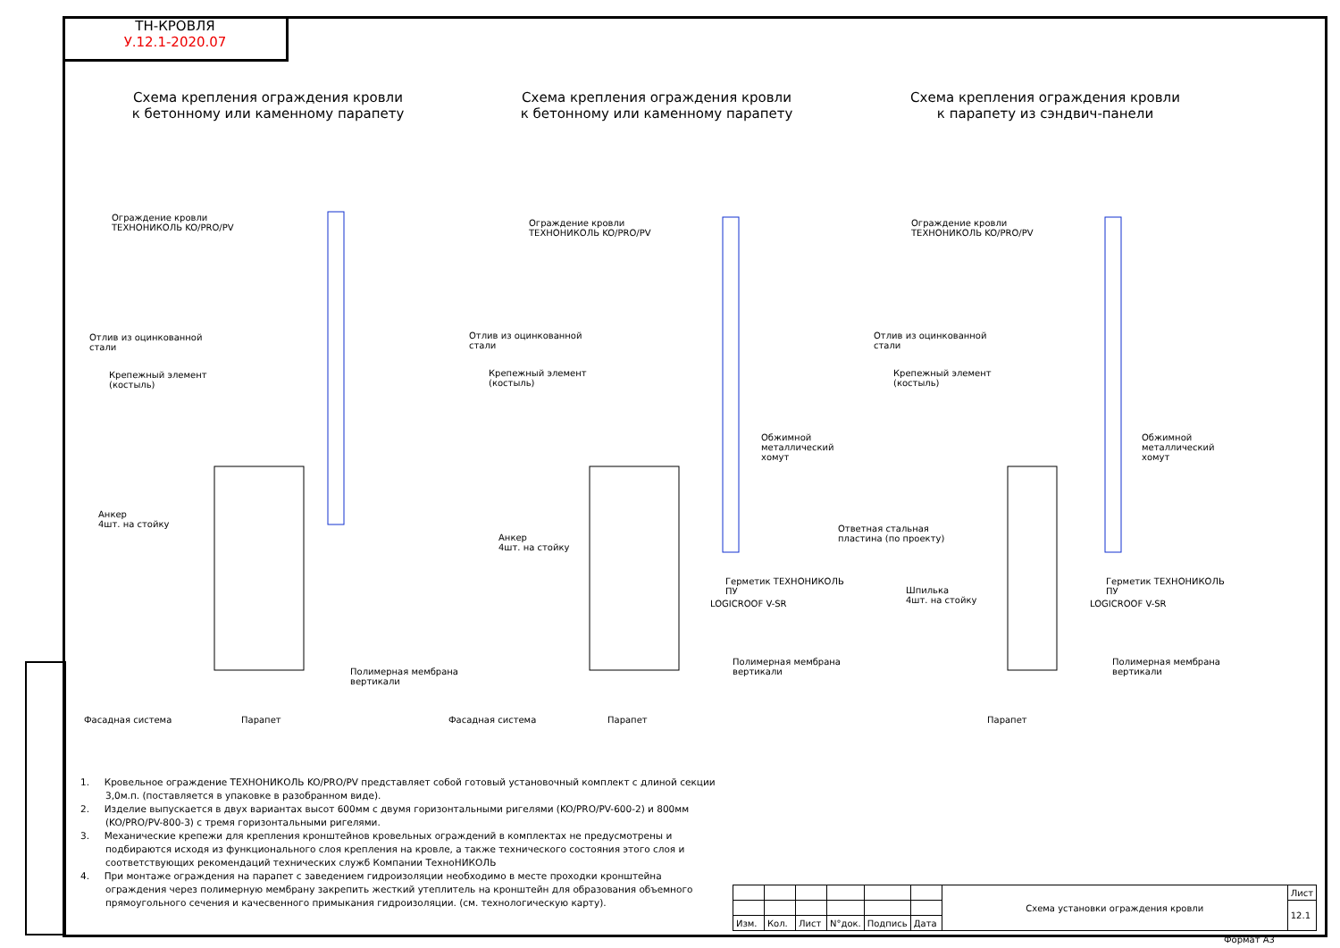ТН-КРОВЛЯ
У.12.1-2020.07
Схема крепления ограждения кровли
к бетонному или каменному парапету
Схема крепления ограждения кровли
к бетонному или каменному парапету
Схема крепления ограждения кровли
к парапету из сэндвич-панели
Ограждение кровли
ТЕХНОНИКОЛЬ KO/PRO/PV
Отлив из оцинкованной
стали
Крепежный элемент
(костыль)
Анкер
4шт. на стойку
Полимерная мембрана
вертикали
Фасадная система Парапет
Ограждение кровли
ТЕХНОНИКОЛЬ KO/PRO/PV
Отлив из оцинкованной
стали
Крепежный элемент
(костыль)
Обжимной металлический
хомут
Анкер
4шт. на стойку
Герметик ТЕХНОНИКОЛЬ ПУ
LOGICROOF V-SR
Полимерная мембрана
вертикали
Фасадная система Парапет
Ограждение кровли
ТЕХНОНИКОЛЬ KO/PRO/PV
Отлив из оцинкованной
стали
Крепежный элемент
(костыль)
Обжимной металлический
хомут
Ответная стальная
пластина (по проекту)
Герметик ТЕХНОНИКОЛЬ ПУ
Шпилька
4шт. на стойку
LOGICROOF V-SR
Полимерная мембрана
вертикали
Парапет
1. Кровельное ограждение ТЕХНОНИКОЛЬ KO/PRO/PV представляет собой готовый установочный комплект с длиной секции 3,0м.п. (поставляется в упаковке в разобранном виде).
2. Изделие выпускается в двух вариантах высот 600мм с двумя горизонтальными ригелями (KO/PRO/PV-600-2) и 800мм (KO/PRO/PV-800-3) с тремя горизонтальными ригелями.
3. Механические крепежи для крепления кронштейнов кровельных ограждений в комплектах не предусмотрены и подбираются исходя из функционального слоя крепления на кровле, а также технического состояния этого слоя и соответствующих рекомендаций технических служб Компании ТехноНИКОЛЬ
4. При монтаже ограждения на парапет с заведением гидроизоляции необходимо в месте проходки кронштейна ограждения через полимерную мембрану закрепить жесткий утеплитель на кронштейн для образования объемного прямоугольного сечения и качесвенного примыкания гидроизоляции. (см. технологическую карту).
| | | | | | | Схема установки ограждения кровли | Лист |
| | | | | | | | 12.1 |
| Изм. | Кол. | Лист | N°док. | Подпись | Дата | | |
Формат A3